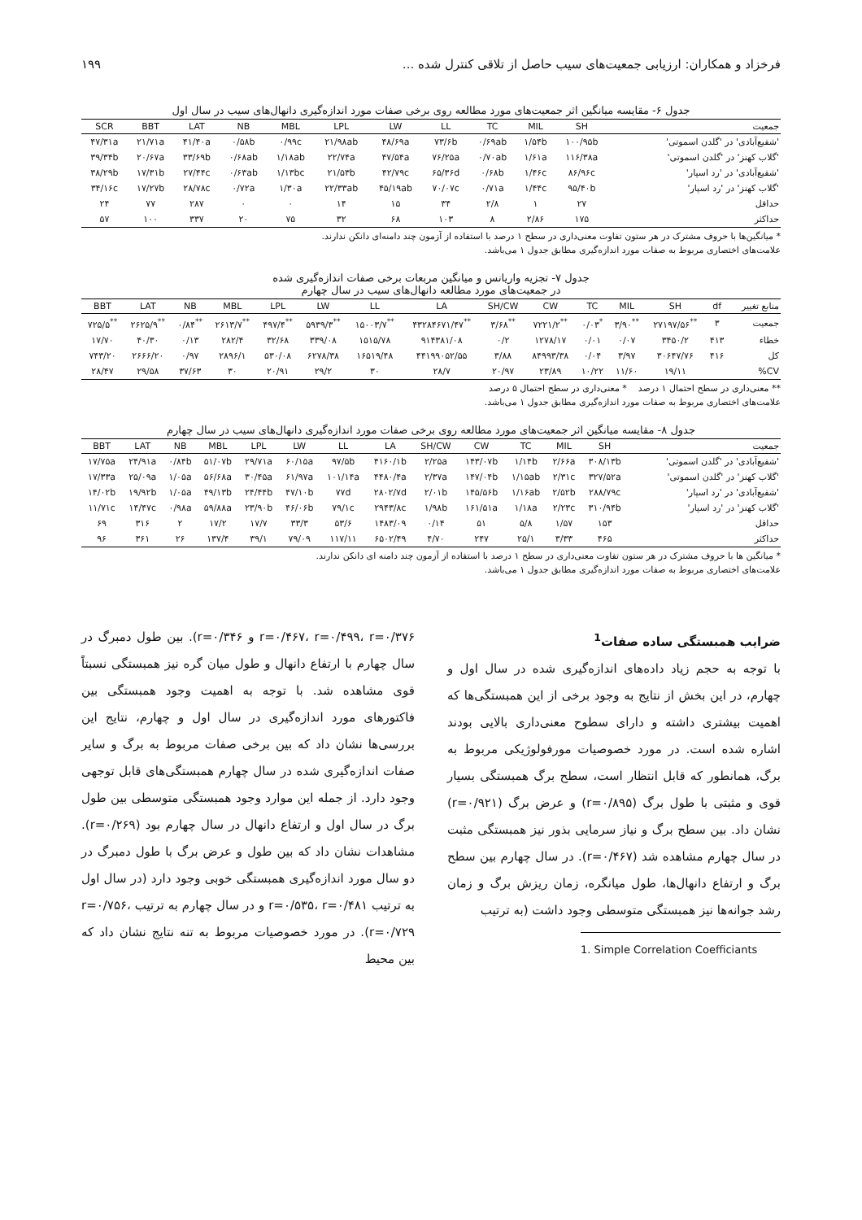فرخزاد و همکاران: ارزیابی جمعیت‌های سیب حاصل از تلاقی کنترل شده ... ۱۹۹
جدول ۶- مقایسه میانگین اثر جمعیت‌های مورد مطالعه روی برخی صفات مورد اندازه‌گیری دانهال‌های سیب در سال اول
| SCR | BBT | LAT | NB | MBL | LPL | LW | LL | TC | MIL | SH | جمعیت |
| --- | --- | --- | --- | --- | --- | --- | --- | --- | --- | --- | --- |
| ۴۷/۳۱a | ۲۱/۷۱a | ۴۱/۴۰a | ۰/۵۸b | ۰/۹۹c | ۲۱/۹۸ab | ۴۸/۶۹a | ۷۳/۶b | ۰/۶۹ab | ۱/۵۴b | ۱۰۰/۹۵b | 'شفیع‌آبادی' در 'گلدن اسموتی' |
| ۳۹/۳۴b | ۲۰/۶۷a | ۳۳/۶۹b | ۰/۶۸ab | ۱/۱۸ab | ۲۲/۷۴a | ۴۷/۵۴a | ۷۶/۲۵a | ۰/۷۰ab | ۱/۶۱a | ۱۱۶/۳۸a | 'گلاب کهنز' در 'گلدن اسموتی' |
| ۳۸/۲۹b | ۱۷/۳۱b | ۲۷/۴۴c | ۰/۶۳ab | ۱/۱۳bc | ۲۱/۵۳b | ۴۲/۷۹c | ۶۵/۳۶d | ۰/۶۸b | ۱/۴۶c | ۸۶/۹۶c | 'شفیع‌آبادی' در 'رد اسپار' |
| ۳۴/۱۶c | ۱۷/۲۷b | ۲۸/۷۸c | ۰/۷۲a | ۱/۳۰a | ۲۲/۳۳ab | ۴۵/۱۹ab | ۷۰/۰۷c | ۰/۷۱a | ۱/۴۴c | ۹۵/۴۰b | 'گلاب کهنز' در 'رد اسپار' |
| ۲۴ | ۷۷ | ۲۸۷ | ۰ | ۰ | ۱۴ | ۱۵ | ۳۴ | ۲/۸ | ۱ | ۲۷ | حداقل |
| ۵۷ | ۱۰۰ | ۳۳۷ | ۲۰ | ۷۵ | ۳۲ | ۶۸ | ۱۰۳ | ۸ | ۲/۸۶ | ۱۷۵ | حداکثر |
* میانگین‌ها با حروف مشترک در هر ستون تفاوت معنی‌داری در سطح ۱ درصد با استفاده از آزمون چند دامنه‌ای دانکن ندارند.
علامت‌های اختصاری مربوط به صفات مورد اندازه‌گیری مطابق جدول ۱ می‌باشد.
جدول ۷- تجزیه واریانس و میانگین مربعات برخی صفات اندازه‌گیری شده
در جمعیت‌های مورد مطالعه دانهال‌های سیب در سال چهارم
| BBT | LAT | NB | MBL | LPL | LW | LL | LA | SH/CW | CW | TC | MIL | SH | df | منابع تغییر |
| --- | --- | --- | --- | --- | --- | --- | --- | --- | --- | --- | --- | --- | --- | --- |
| ۷۲۵/۵<sup>**</sup> | ۲۶۲۵/۹<sup>**</sup> | ۰/۸۴<sup>**</sup> | ۲۶۱۳/۷<sup>**</sup> | ۴۹۷/۴<sup>**</sup> | ۵۹۳۹/۳<sup>**</sup> | ۱۵۰۰۳/۷<sup>**</sup> | ۴۳۲۸۴۶۷۱/۴۷<sup>**</sup> | ۳/۶۸<sup>**</sup> | ۷۲۲۱/۲<sup>**</sup> | ۰/۰۳<sup>*</sup> | ۳/۹۰<sup>**</sup> | ۲۷۱۹۷/۵۶<sup>**</sup> | ۳ | جمعیت |
| ۱۷/۷۰ | ۴۰/۳۰ | ۰/۱۳ | ۲۸۲/۴ | ۳۲/۶۸ | ۳۳۹/۰۸ | ۱۵۱۵/۷۸ | ۹۱۴۳۸۱/۰۸ | ۰/۲ | ۱۲۷۸/۱۷ | ۰/۰۱ | ۰/۰۷ | ۳۴۵۰/۲ | ۴۱۳ | خطاء |
| ۷۴۳/۲۰ | ۲۶۶۶/۲۰ | ۰/۹۷ | ۲۸۹۶/۱ | ۵۳۰/۰۸ | ۶۲۷۸/۳۸ | ۱۶۵۱۹/۴۸ | ۴۴۱۹۹۰۵۲/۵۵ | ۳/۸۸ | ۸۴۹۹۳/۳۸ | ۰/۰۴ | ۳/۹۷ | ۳۰۶۴۷/۷۶ | ۴۱۶ | کل |
| ۲۸/۴۷ | ۲۹/۵۸ | ۳۷/۶۳ | ۳۰ | ۲۰/۹۱ | ۲۹/۲ | ۳۰ | ۲۸/۷ | ۲۰/۹۷ | ۲۳/۸۹ | ۱۰/۲۲ | ۱۱/۶۰ | ۱۹/۱۱ | | CV% |
** معنی‌داری در سطح احتمال ۱ درصد * معنی‌داری در سطح احتمال ۵ درصد
علامت‌های اختصاری مربوط به صفات مورد اندازه‌گیری مطابق جدول ۱ می‌باشد.
جدول ۸- مقایسه میانگین اثر جمعیت‌های مورد مطالعه روی برخی صفات مورد اندازه‌گیری دانهال‌های سیب در سال چهارم
| BBT | LAT | NB | MBL | LPL | LW | LL | LA | SH/CW | CW | TC | MIL | SH | جمعیت |
| --- | --- | --- | --- | --- | --- | --- | --- | --- | --- | --- | --- | --- | --- |
| ۱۷/۷۵a | ۲۴/۹۱a | ۰/۸۴b | ۵۱/۰۷b | ۲۹/۷۱a | ۶۰/۱۵a | ۹۷/۵b | ۴۱۶۰/۱b | ۲/۲۵a | ۱۴۳/۰۷b | ۱/۱۴b | ۲/۶۶a | ۳۰۸/۱۳b | 'شفیع‌آبادی' در 'گلدن اسموتی' |
| ۱۷/۳۳a | ۲۵/۰۹a | ۱/۰۵a | ۵۶/۶۸a | ۳۰/۴۵a | ۶۱/۹۷a | ۱۰۱/۱۴a | ۴۴۸۰/۴a | ۲/۳۷a | ۱۴۷/۰۴b | ۱/۱۵ab | ۲/۳۱c | ۳۲۷/۵۲a | 'گلاب کهنز' در 'گلدن اسموتی' |
| ۱۴/۰۲b | ۱۹/۹۲b | ۱/۰۵a | ۴۹/۱۳b | ۲۴/۴۴b | ۴۷/۱۰b | ۷۷d | ۲۸۰۲/۷d | ۲/۰۱b | ۱۴۵/۵۶b | ۱/۱۶ab | ۲/۵۲b | ۲۸۸/۷۹c | 'شفیع‌آبادی' در 'رد اسپار' |
| ۱۱/۷۱c | ۱۴/۴۷c | ۰/۹۸a | ۵۹/۸۸a | ۲۳/۹۰b | ۴۶/۰۶b | ۷۹/۱c | ۲۹۴۳/۸c | ۱/۹۸b | ۱۶۱/۵۱a | ۱/۱۸a | ۲/۲۳c | ۳۱۰/۹۴b | 'گلاب کهنز' در 'رد اسپار' |
| ۶۹ | ۳۱۶ | ۲ | ۱۷/۲ | ۱۷/۷ | ۳۳/۳ | ۵۳/۶ | ۱۴۸۳/۰۹ | ۰/۱۴ | ۵۱ | ۵/۸ | ۱/۵۷ | ۱۵۳ | حداقل |
| ۹۶ | ۳۶۱ | ۲۶ | ۱۳۷/۴ | ۳۹/۱ | ۷۹/۰۹ | ۱۱۷/۱۱ | ۶۵۰۲/۴۹ | ۴/۷۰ | ۲۴۷ | ۲۵/۱ | ۳/۳۳ | ۴۶۵ | حداکثر |
* میانگین ها با حروف مشترک در هر ستون تفاوت معنی‌داری در سطح ۱ درصد با استفاده از آزمون چند دامنه ای دانکن ندارند.
علامت‌های اختصاری مربوط به صفات مورد اندازه‌گیری مطابق جدول ۱ می‌باشد.
ضرایب همبستگی ساده صفات<sup>1</sup>
با توجه به حجم زیاد داده‌های اندازه‌گیری شده در سال اول و چهارم، در این بخش از نتایج به وجود برخی از این همبستگی‌ها که اهمیت بیشتری داشته و دارای سطوح معنی‌داری بالایی بودند اشاره شده است. در مورد خصوصیات مورفولوژیکی مربوط به برگ، همانطور که قابل انتظار است، سطح برگ همبستگی بسیار قوی و مثبتی با طول برگ (r=۰/۸۹۵) و عرض برگ (r=۰/۹۲۱) نشان داد. بین سطح برگ و نیاز سرمایی بذور نیز همبستگی مثبت در سال چهارم مشاهده شد (r=۰/۴۶۷). در سال چهارم بین سطح برگ و ارتفاع دانهال‌ها، طول میانگره، زمان ریزش برگ و زمان رشد جوانه‌ها نیز همبستگی متوسطی وجود داشت (به ترتیب
1. Simple Correlation Coefficiants
r=۰/۴۶۷، r=۰/۴۹۹، r=۰/۳۷۶ و r=۰/۳۴۶). بین طول دمبرگ در سال چهارم با ارتفاع دانهال و طول میان گره نیز همبستگی نسبتاً قوی مشاهده شد. با توجه به اهمیت وجود همبستگی بین فاکتورهای مورد اندازه‌گیری در سال اول و چهارم، نتایج این بررسی‌ها نشان داد که بین برخی صفات مربوط به برگ و سایر صفات اندازه‌گیری شده در سال چهارم همبستگی‌های قابل توجهی وجود دارد. از جمله این موارد وجود همبستگی متوسطی بین طول برگ در سال اول و ارتفاع دانهال در سال چهارم بود (r=۰/۲۶۹). مشاهدات نشان داد که بین طول و عرض برگ با طول دمبرگ در دو سال مورد اندازه‌گیری همبستگی خوبی وجود دارد (در سال اول به ترتیب r=۰/۵۳۵، r=۰/۴۸۱ و در سال چهارم به ترتیب r=۰/۷۵۶، r=۰/۷۲۹). در مورد خصوصیات مربوط به تنه نتایج نشان داد که بین محیط